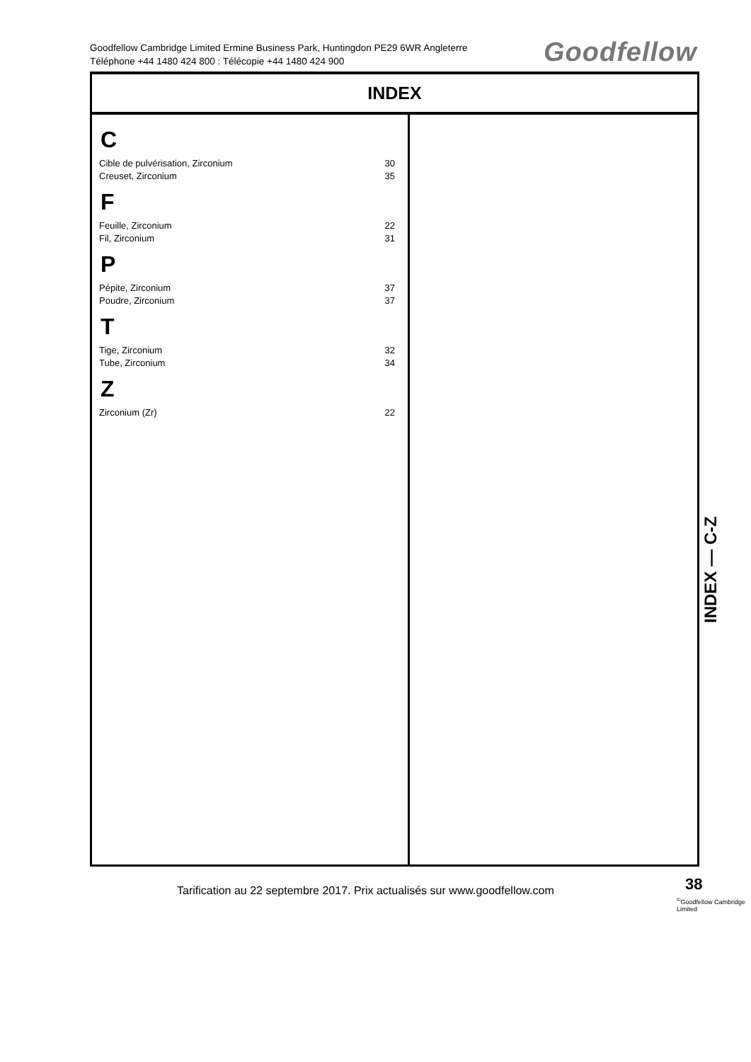Goodfellow Cambridge Limited Ermine Business Park, Huntingdon PE29 6WR Angleterre
Téléphone +44 1480 424 800 : Télécopie +44 1480 424 900
Goodfellow
INDEX
C
Cible de pulvérisation, Zirconium 30
Creuset, Zirconium 35
F
Feuille, Zirconium 22
Fil, Zirconium 31
P
Pépite, Zirconium 37
Poudre, Zirconium 37
T
Tige, Zirconium 32
Tube, Zirconium 34
Z
Zirconium (Zr) 22
INDEX — C-Z
Tarification au 22 septembre 2017. Prix actualisés sur www.goodfellow.com
38
<sup>©</sup>Goodfellow Cambridge Limited